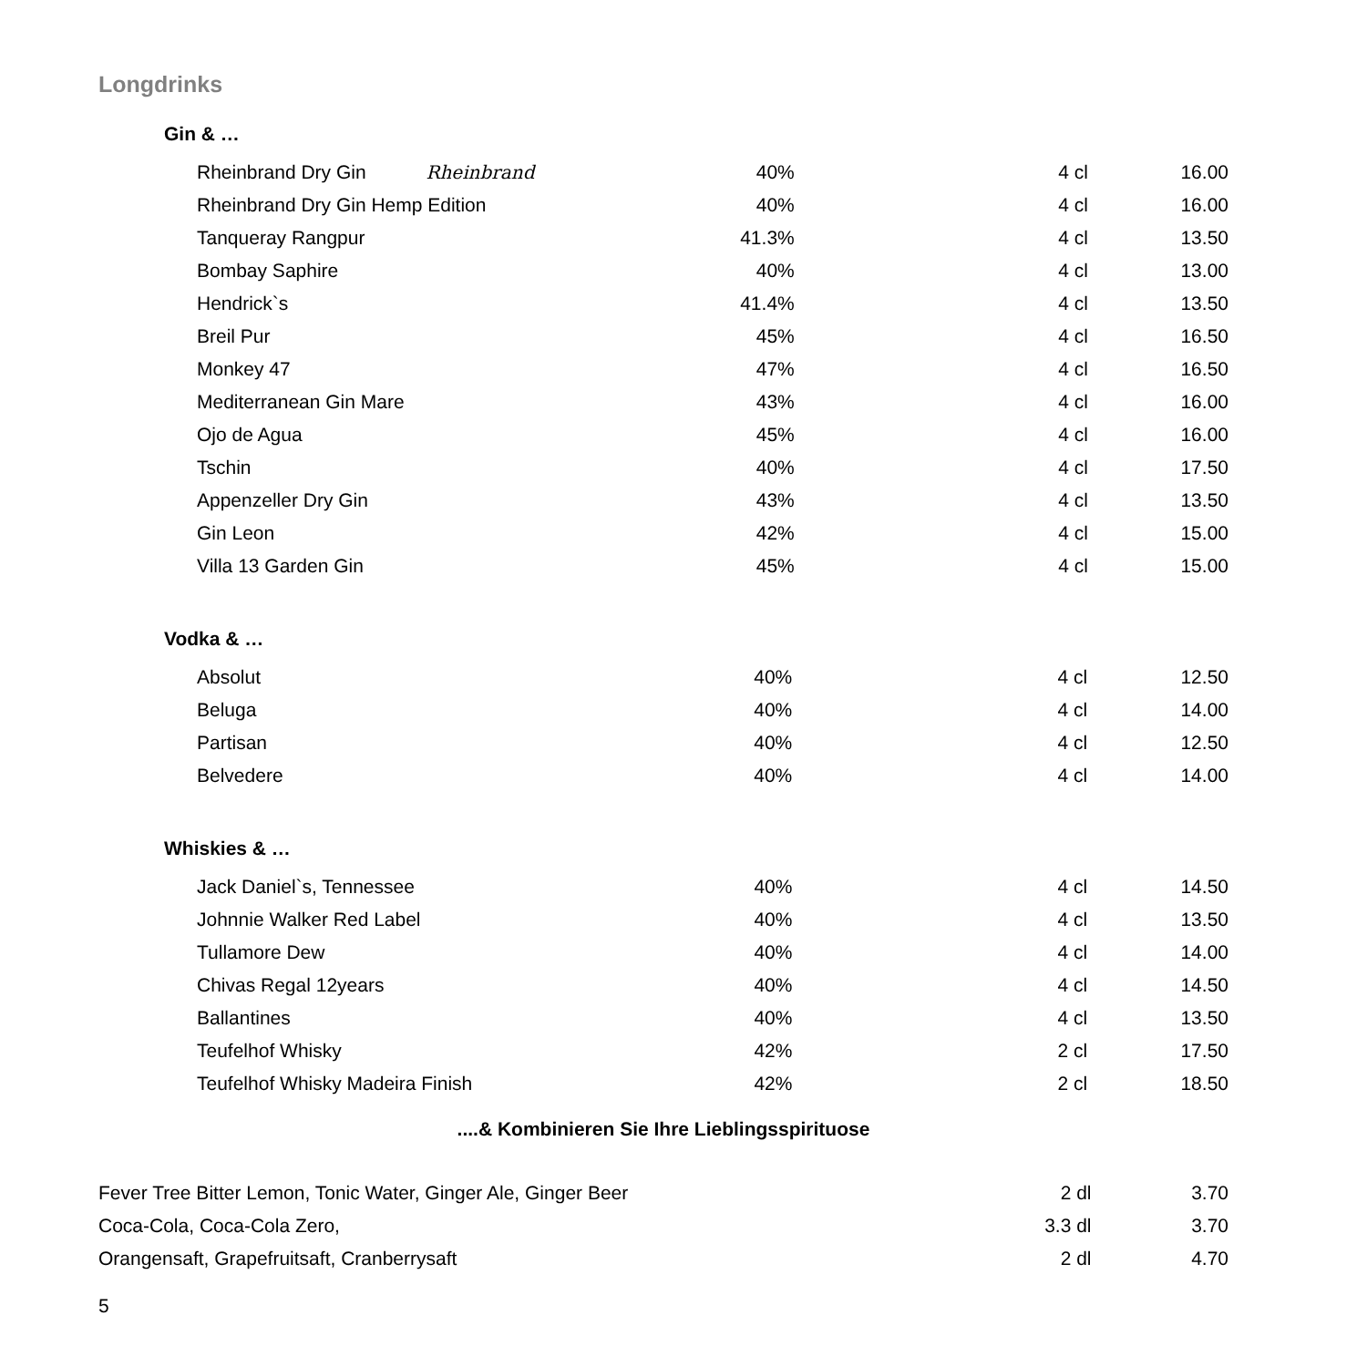Longdrinks
Gin & …
| Rheinbrand Dry Gin Rheinbrand | 40% | 4 cl | 16.00 |
| Rheinbrand Dry Gin Hemp Edition | 40% | 4 cl | 16.00 |
| Tanqueray Rangpur | 41.3% | 4 cl | 13.50 |
| Bombay Saphire | 40% | 4 cl | 13.00 |
| Hendrick`s | 41.4% | 4 cl | 13.50 |
| Breil Pur | 45% | 4 cl | 16.50 |
| Monkey 47 | 47% | 4 cl | 16.50 |
| Mediterranean Gin Mare | 43% | 4 cl | 16.00 |
| Ojo de Agua | 45% | 4 cl | 16.00 |
| Tschin | 40% | 4 cl | 17.50 |
| Appenzeller Dry Gin | 43% | 4 cl | 13.50 |
| Gin Leon | 42% | 4 cl | 15.00 |
| Villa 13 Garden Gin | 45% | 4 cl | 15.00 |
Vodka & …
| Absolut | 40% | 4 cl | 12.50 |
| Beluga | 40% | 4 cl | 14.00 |
| Partisan | 40% | 4 cl | 12.50 |
| Belvedere | 40% | 4 cl | 14.00 |
Whiskies & …
| Jack Daniel`s, Tennessee | 40% | 4 cl | 14.50 |
| Johnnie Walker Red Label | 40% | 4 cl | 13.50 |
| Tullamore Dew | 40% | 4 cl | 14.00 |
| Chivas Regal 12years | 40% | 4 cl | 14.50 |
| Ballantines | 40% | 4 cl | 13.50 |
| Teufelhof Whisky | 42% | 2 cl | 17.50 |
| Teufelhof Whisky Madeira Finish | 42% | 2 cl | 18.50 |
....& Kombinieren Sie Ihre Lieblingsspirituose
| Fever Tree Bitter Lemon, Tonic Water, Ginger Ale, Ginger Beer | 2 dl | 3.70 |
| Coca-Cola, Coca-Cola Zero, | 3.3 dl | 3.70 |
| Orangensaft, Grapefruitsaft, Cranberrysaft | 2 dl | 4.70 |
5